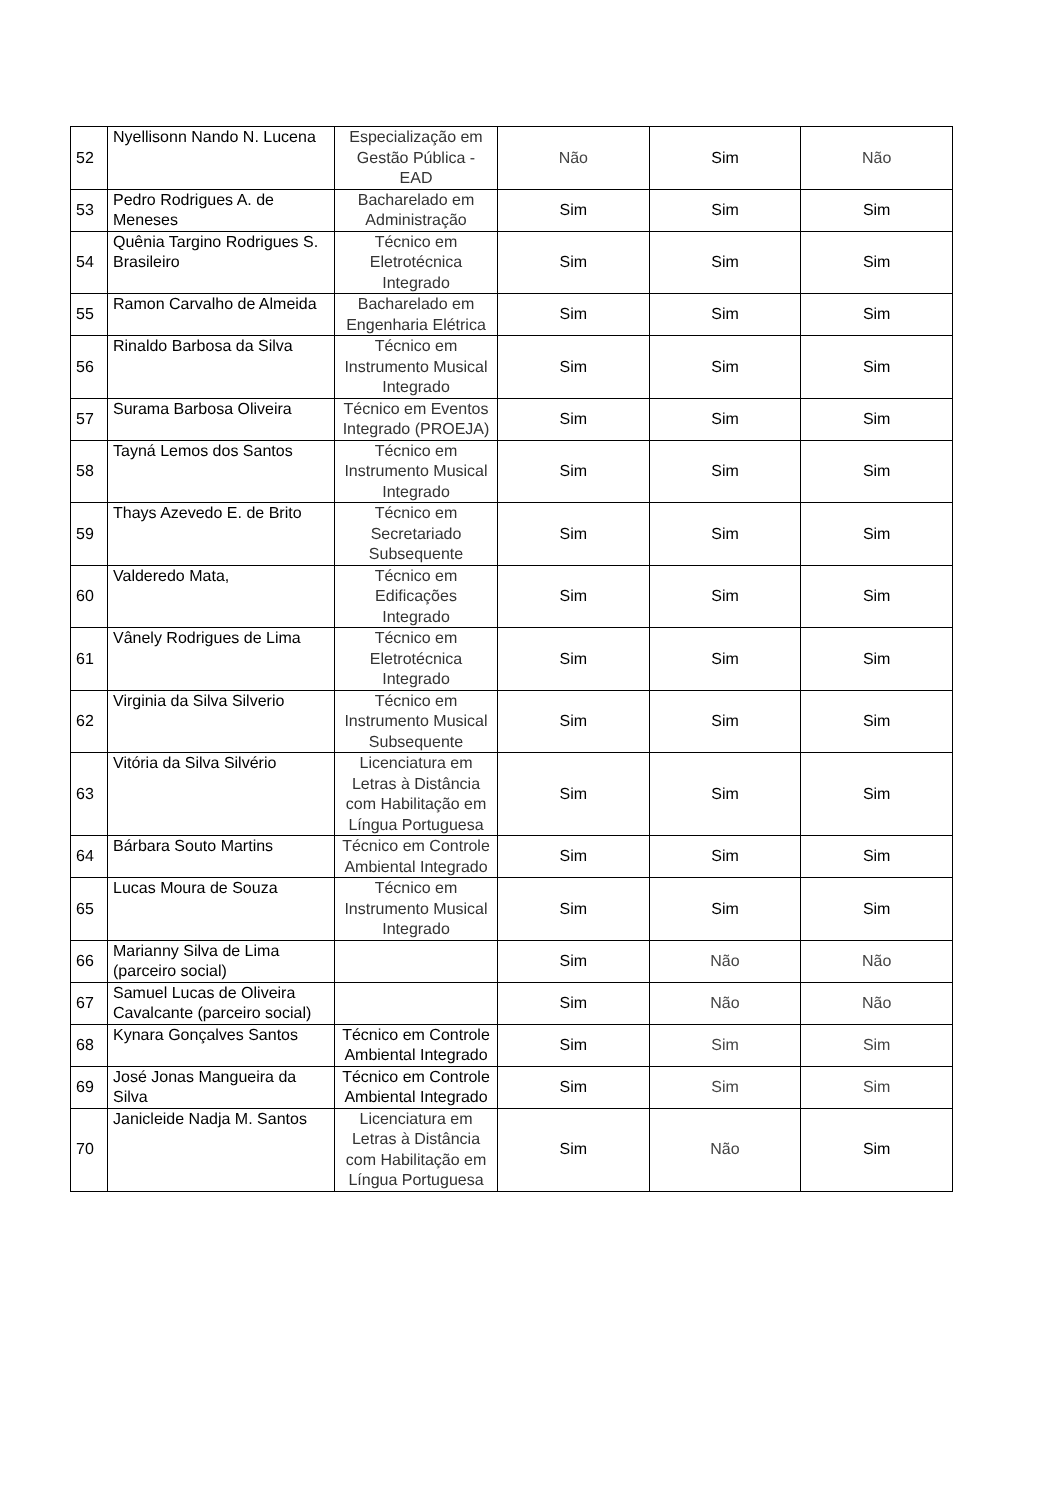| 52 | Nyellisonn Nando N. Lucena | Especialização em Gestão Pública - EAD | Não | Sim | Não |
| 53 | Pedro Rodrigues A. de Meneses | Bacharelado em Administração | Sim | Sim | Sim |
| 54 | Quênia Targino Rodrigues S. Brasileiro | Técnico em Eletrotécnica Integrado | Sim | Sim | Sim |
| 55 | Ramon Carvalho de Almeida | Bacharelado em Engenharia Elétrica | Sim | Sim | Sim |
| 56 | Rinaldo Barbosa da Silva | Técnico em Instrumento Musical Integrado | Sim | Sim | Sim |
| 57 | Surama Barbosa Oliveira | Técnico em Eventos Integrado (PROEJA) | Sim | Sim | Sim |
| 58 | Tayná Lemos dos Santos | Técnico em Instrumento Musical Integrado | Sim | Sim | Sim |
| 59 | Thays Azevedo E. de Brito | Técnico em Secretariado Subsequente | Sim | Sim | Sim |
| 60 | Valderedo Mata, | Técnico em Edificações Integrado | Sim | Sim | Sim |
| 61 | Vânely Rodrigues de Lima | Técnico em Eletrotécnica Integrado | Sim | Sim | Sim |
| 62 | Virginia da Silva Silverio | Técnico em Instrumento Musical Subsequente | Sim | Sim | Sim |
| 63 | Vitória da Silva Silvério | Licenciatura em Letras à Distância com Habilitação em Língua Portuguesa | Sim | Sim | Sim |
| 64 | Bárbara Souto Martins | Técnico em Controle Ambiental Integrado | Sim | Sim | Sim |
| 65 | Lucas Moura de Souza | Técnico em Instrumento Musical Integrado | Sim | Sim | Sim |
| 66 | Marianny Silva de Lima (parceiro social) | | Sim | Não | Não |
| 67 | Samuel Lucas de Oliveira Cavalcante (parceiro social) | | Sim | Não | Não |
| 68 | Kynara Gonçalves Santos | Técnico em Controle Ambiental Integrado | Sim | Sim | Sim |
| 69 | José Jonas Mangueira da Silva | Técnico em Controle Ambiental Integrado | Sim | Sim | Sim |
| 70 | Janicleide Nadja M. Santos | Licenciatura em Letras à Distância com Habilitação em Língua Portuguesa | Sim | Não | Sim |